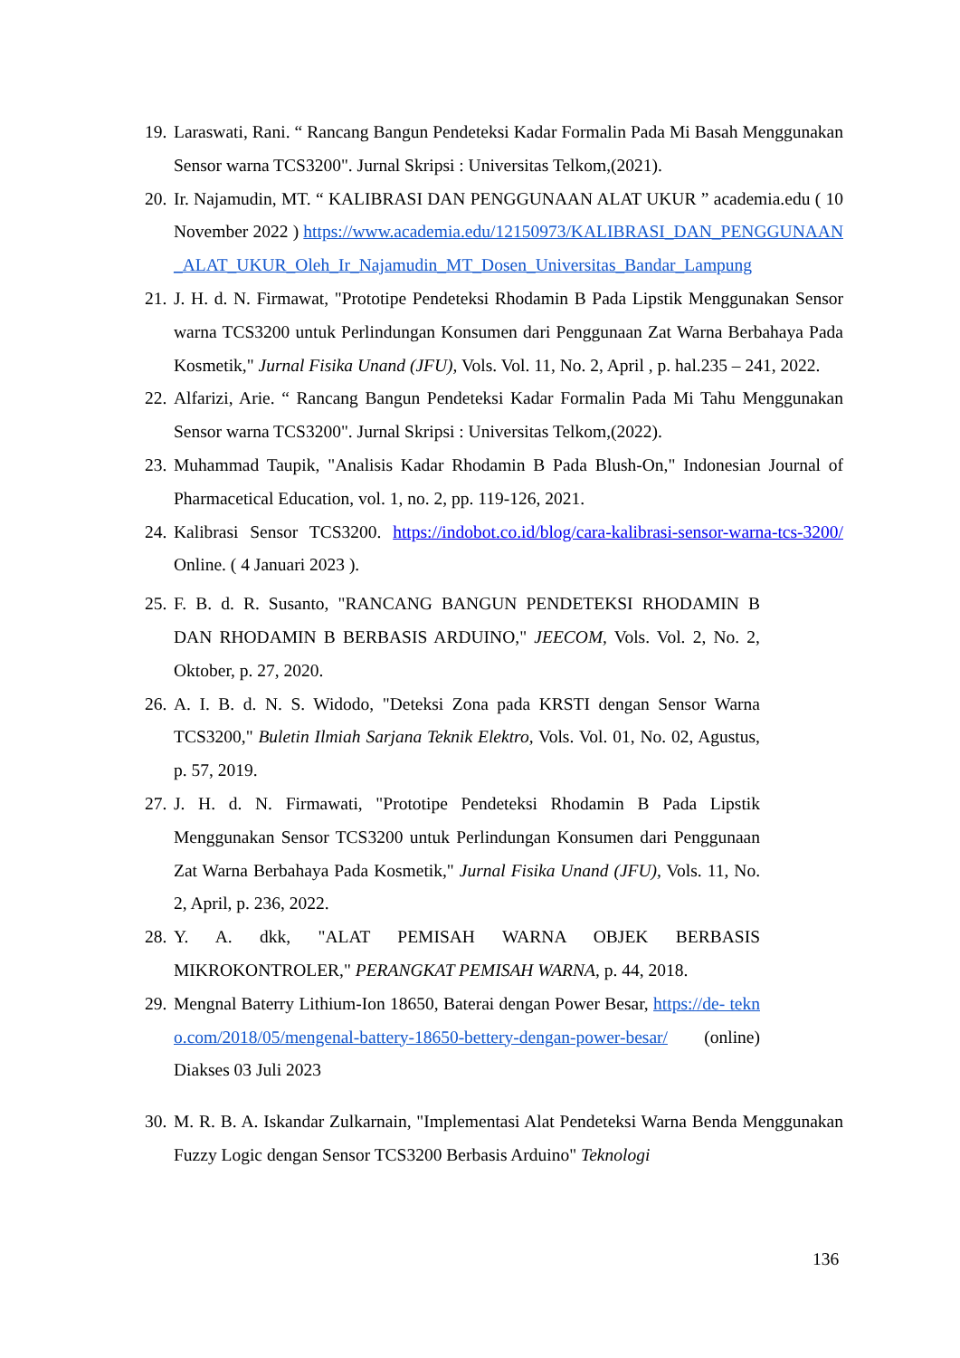19. Laraswati, Rani. “ Rancang Bangun Pendeteksi Kadar Formalin Pada Mi Basah Menggunakan Sensor warna TCS3200". Jurnal Skripsi : Universitas Telkom,(2021).
20. Ir. Najamudin, MT. “ KALIBRASI DAN PENGGUNAAN ALAT UKUR ” academia.edu ( 10 November 2022 ) https://www.academia.edu/12150973/KALIBRASI_DAN_PENGGUNAAN_ALAT_UKUR_Oleh_Ir_Najamudin_MT_Dosen_Universitas_Bandar_Lampung
21. J. H. d. N. Firmawat, "Prototipe Pendeteksi Rhodamin B Pada Lipstik Menggunakan Sensor warna TCS3200 untuk Perlindungan Konsumen dari Penggunaan Zat Warna Berbahaya Pada Kosmetik," Jurnal Fisika Unand (JFU), Vols. Vol. 11, No. 2, April , p. hal.235 – 241, 2022.
22. Alfarizi, Arie. “ Rancang Bangun Pendeteksi Kadar Formalin Pada Mi Tahu Menggunakan Sensor warna TCS3200". Jurnal Skripsi : Universitas Telkom,(2022).
23. Muhammad Taupik, "Analisis Kadar Rhodamin B Pada Blush-On," Indonesian Journal of Pharmacetical Education, vol. 1, no. 2, pp. 119-126, 2021.
24. Kalibrasi Sensor TCS3200. https://indobot.co.id/blog/cara-kalibrasi-sensor-warna-tcs-3200/ Online. ( 4 Januari 2023 ).
25. F. B. d. R. Susanto, "RANCANG BANGUN PENDETEKSI RHODAMIN B DAN RHODAMIN B BERBASIS ARDUINO," JEECOM, Vols. Vol. 2, No. 2, Oktober, p. 27, 2020.
26. A. I. B. d. N. S. Widodo, "Deteksi Zona pada KRSTI dengan Sensor Warna TCS3200," Buletin Ilmiah Sarjana Teknik Elektro, Vols. Vol. 01, No. 02, Agustus, p. 57, 2019.
27. J. H. d. N. Firmawati, "Prototipe Pendeteksi Rhodamin B Pada Lipstik Menggunakan Sensor TCS3200 untuk Perlindungan Konsumen dari Penggunaan Zat Warna Berbahaya Pada Kosmetik," Jurnal Fisika Unand (JFU), Vols. 11, No. 2, April, p. 236, 2022.
28. Y. A. dkk, "ALAT PEMISAH WARNA OBJEK BERBASIS MIKROKONTROLER," PERANGKAT PEMISAH WARNA, p. 44, 2018.
29. Mengnal Baterry Lithium-Ion 18650, Baterai dengan Power Besar, https://de- tekno.com/2018/05/mengenal-battery-18650-bettery-dengan-power-besar/ (online) Diakses 03 Juli 2023
30. M. R. B. A. Iskandar Zulkarnain, "Implementasi Alat Pendeteksi Warna Benda Menggunakan Fuzzy Logic dengan Sensor TCS3200 Berbasis Arduino" Teknologi
136